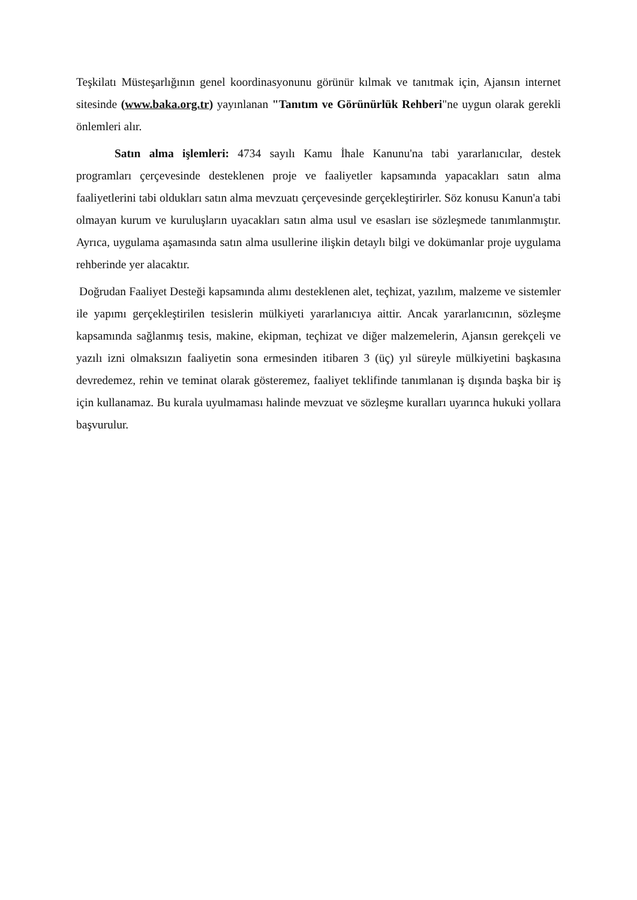Teşkilatı Müsteşarlığının genel koordinasyonunu görünür kılmak ve tanıtmak için, Ajansın internet sitesinde (www.baka.org.tr) yayınlanan "Tanıtım ve Görünürlük Rehberi"ne uygun olarak gerekli önlemleri alır.
Satın alma işlemleri: 4734 sayılı Kamu İhale Kanunu'na tabi yararlanıcılar, destek programları çerçevesinde desteklenen proje ve faaliyetler kapsamında yapacakları satın alma faaliyetlerini tabi oldukları satın alma mevzuatı çerçevesinde gerçekleştirirler. Söz konusu Kanun'a tabi olmayan kurum ve kuruluşların uyacakları satın alma usul ve esasları ise sözleşmede tanımlanmıştır. Ayrıca, uygulama aşamasında satın alma usullerine ilişkin detaylı bilgi ve dokümanlar proje uygulama rehberinde yer alacaktır.
Doğrudan Faaliyet Desteği kapsamında alımı desteklenen alet, teçhizat, yazılım, malzeme ve sistemler ile yapımı gerçekleştirilen tesislerin mülkiyeti yararlanıcıya aittir. Ancak yararlanıcının, sözleşme kapsamında sağlanmış tesis, makine, ekipman, teçhizat ve diğer malzemelerin, Ajansın gerekçeli ve yazılı izni olmaksızın faaliyetin sona ermesinden itibaren 3 (üç) yıl süreyle mülkiyetini başkasına devredemez, rehin ve teminat olarak gösteremez, faaliyet teklifinde tanımlanan iş dışında başka bir iş için kullanamaz. Bu kurala uyulmaması halinde mevzuat ve sözleşme kuralları uyarınca hukuki yollara başvurulur.